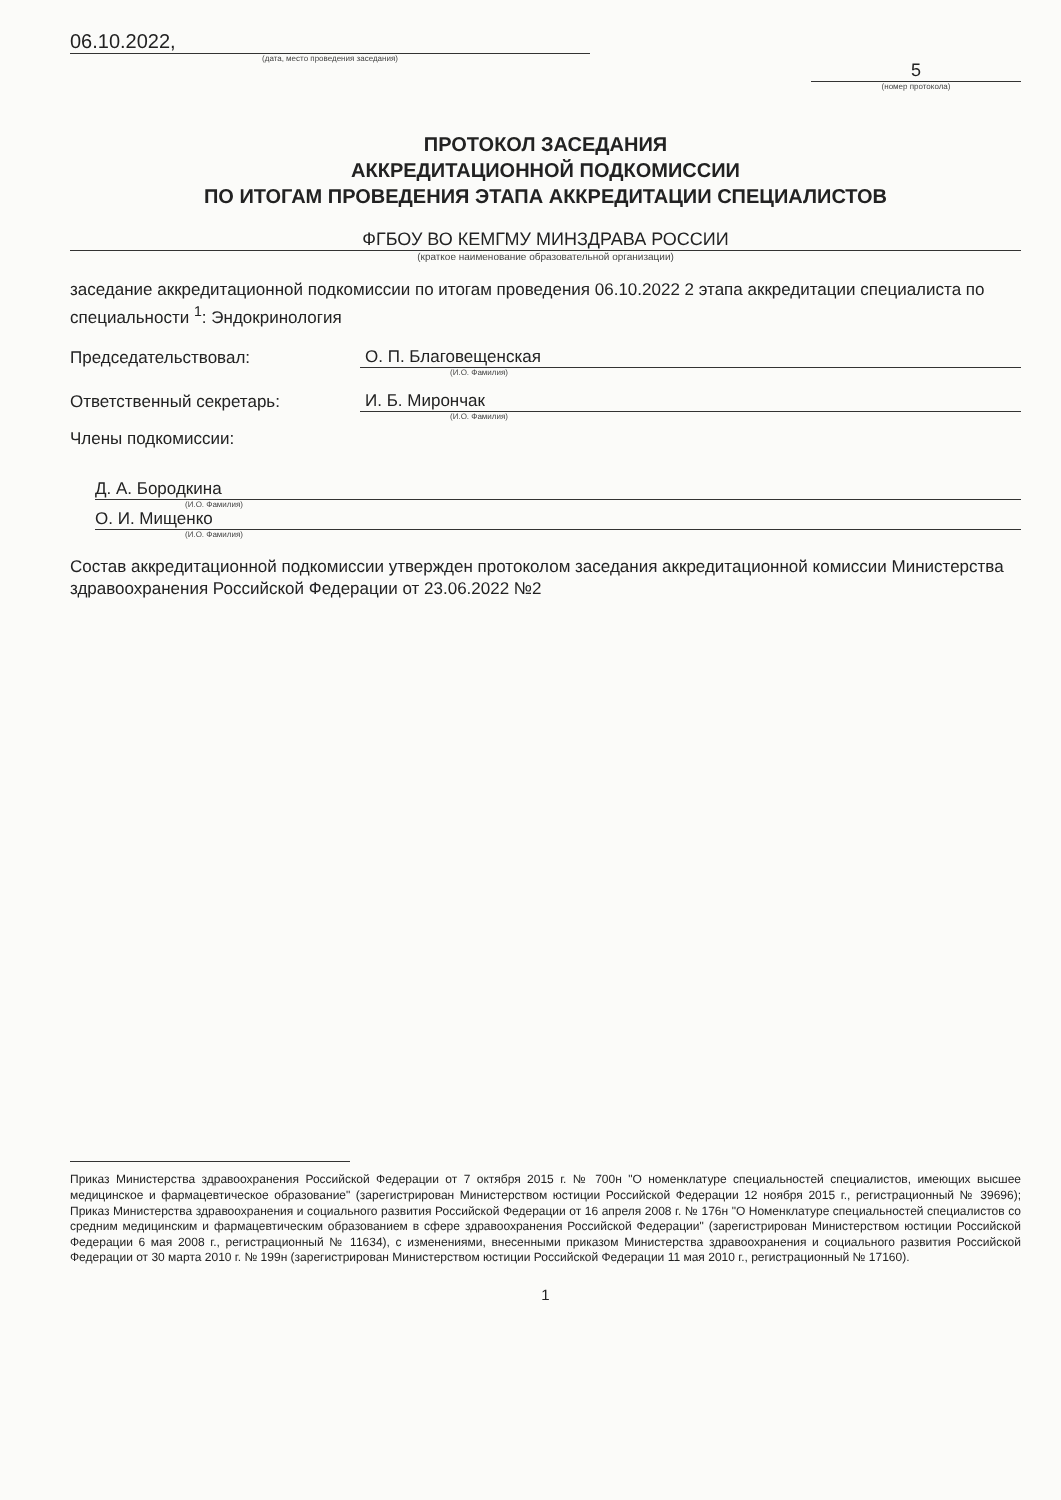06.10.2022,
(дата, место проведения заседания)
5
(номер протокола)
ПРОТОКОЛ ЗАСЕДАНИЯ
АККРЕДИТАЦИОННОЙ ПОДКОМИССИИ
ПО ИТОГАМ ПРОВЕДЕНИЯ ЭТАПА АККРЕДИТАЦИИ СПЕЦИАЛИСТОВ
ФГБОУ ВО КЕМГМУ МИНЗДРАВА РОССИИ
(краткое наименование образовательной организации)
заседание аккредитационной подкомиссии по итогам проведения 06.10.2022 2 этапа аккредитации специалиста по специальности <sup>1</sup>: Эндокринология
Председательствовал: О. П. Благовещенская
(И.О. Фамилия)
Ответственный секретарь: И. Б. Мирончак
(И.О. Фамилия)
Члены подкомиссии:
Д. А. Бородкина
(И.О. Фамилия)
О. И. Мищенко
(И.О. Фамилия)
Состав аккредитационной подкомиссии утвержден протоколом заседания аккредитационной комиссии Министерства здравоохранения Российской Федерации от 23.06.2022 №2
Приказ Министерства здравоохранения Российской Федерации от 7 октября 2015 г. № 700н "О номенклатуре специальностей специалистов, имеющих высшее медицинское и фармацевтическое образование" (зарегистрирован Министерством юстиции Российской Федерации 12 ноября 2015 г., регистрационный № 39696); Приказ Министерства здравоохранения и социального развития Российской Федерации от 16 апреля 2008 г. № 176н "О Номенклатуре специальностей специалистов со средним медицинским и фармацевтическим образованием в сфере здравоохранения Российской Федерации" (зарегистрирован Министерством юстиции Российской Федерации 6 мая 2008 г., регистрационный № 11634), с изменениями, внесенными приказом Министерства здравоохранения и социального развития Российской Федерации от 30 марта 2010 г. № 199н (зарегистрирован Министерством юстиции Российской Федерации 11 мая 2010 г., регистрационный № 17160).
1